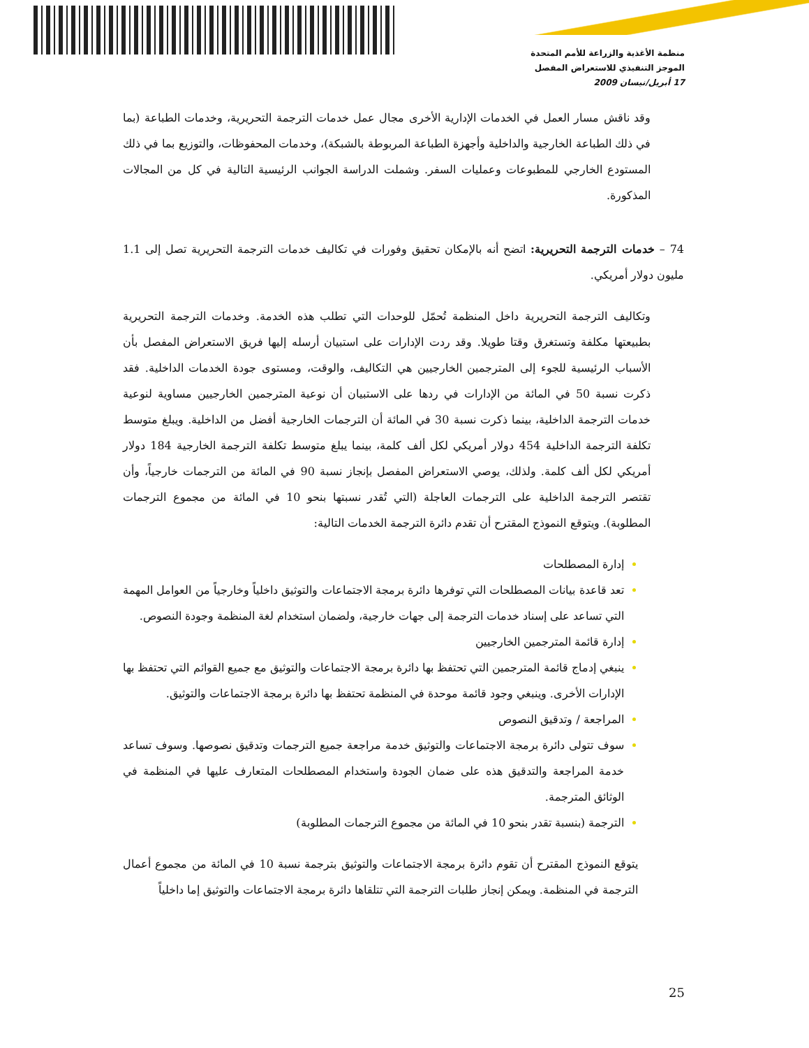منظمة الأغذية والزراعة للأمم المتحدة
الموجز التنفيذي للاستعراض المفصل
17 أبريل/نيسان 2009
وقد ناقش مسار العمل في الخدمات الإدارية الأخرى مجال عمل خدمات الترجمة التحريرية، وخدمات الطباعة (بما في ذلك الطباعة الخارجية والداخلية وأجهزة الطباعة المربوطة بالشبكة)، وخدمات المحفوظات، والتوزيع بما في ذلك المستودع الخارجي للمطبوعات وعمليات السفر. وشملت الدراسة الجوانب الرئيسية التالية في كل من المجالات المذكورة.
74 – خدمات الترجمة التحريرية: اتضح أنه بالإمكان تحقيق وفورات في تكاليف خدمات الترجمة التحريرية تصل إلى 1.1 مليون دولار أمريكي.
وتكاليف الترجمة التحريرية داخل المنظمة تُحمّل للوحدات التي تطلب هذه الخدمة. وخدمات الترجمة التحريرية بطبيعتها مكلفة وتستغرق وقتا طويلا. وقد ردت الإدارات على استبيان أرسله إليها فريق الاستعراض المفصل بأن الأسباب الرئيسية للجوء إلى المترجمين الخارجيين هي التكاليف، والوقت، ومستوى جودة الخدمات الداخلية. فقد ذكرت نسبة 50 في المائة من الإدارات في ردها على الاستبيان أن نوعية المترجمين الخارجيين مساوية لنوعية خدمات الترجمة الداخلية، بينما ذكرت نسبة 30 في المائة أن الترجمات الخارجية أفضل من الداخلية. ويبلغ متوسط تكلفة الترجمة الداخلية 454 دولار أمريكي لكل ألف كلمة، بينما يبلغ متوسط تكلفة الترجمة الخارجية 184 دولار أمريكي لكل ألف كلمة. ولذلك، يوصي الاستعراض المفصل بإنجاز نسبة 90 في المائة من الترجمات خارجياً، وأن تقتصر الترجمة الداخلية على الترجمات العاجلة (التي تُقدر نسبتها بنحو 10 في المائة من مجموع الترجمات المطلوبة). ويتوقع النموذج المقترح أن تقدم دائرة الترجمة الخدمات التالية:
إدارة المصطلحات
تعد قاعدة بيانات المصطلحات التي توفرها دائرة برمجة الاجتماعات والتوثيق داخلياً وخارجياً من العوامل المهمة التي تساعد على إسناد خدمات الترجمة إلى جهات خارجية، ولضمان استخدام لغة المنظمة وجودة النصوص.
إدارة قائمة المترجمين الخارجيين
ينبغي إدماج قائمة المترجمين التي تحتفظ بها دائرة برمجة الاجتماعات والتوثيق مع جميع القوائم التي تحتفظ بها الإدارات الأخرى. وينبغي وجود قائمة موحدة في المنظمة تحتفظ بها دائرة برمجة الاجتماعات والتوثيق.
المراجعة / وتدقيق النصوص
سوف تتولى دائرة برمجة الاجتماعات والتوثيق خدمة مراجعة جميع الترجمات وتدقيق نصوصها. وسوف تساعد خدمة المراجعة والتدقيق هذه على ضمان الجودة واستخدام المصطلحات المتعارف عليها في المنظمة في الوثائق المترجمة.
الترجمة (بنسبة تقدر بنحو 10 في المائة من مجموع الترجمات المطلوبة)
يتوقع النموذج المقترح أن تقوم دائرة برمجة الاجتماعات والتوثيق بترجمة نسبة 10 في المائة من مجموع أعمال الترجمة في المنظمة. ويمكن إنجاز طلبات الترجمة التي تتلقاها دائرة برمجة الاجتماعات والتوثيق إما داخلياً
25